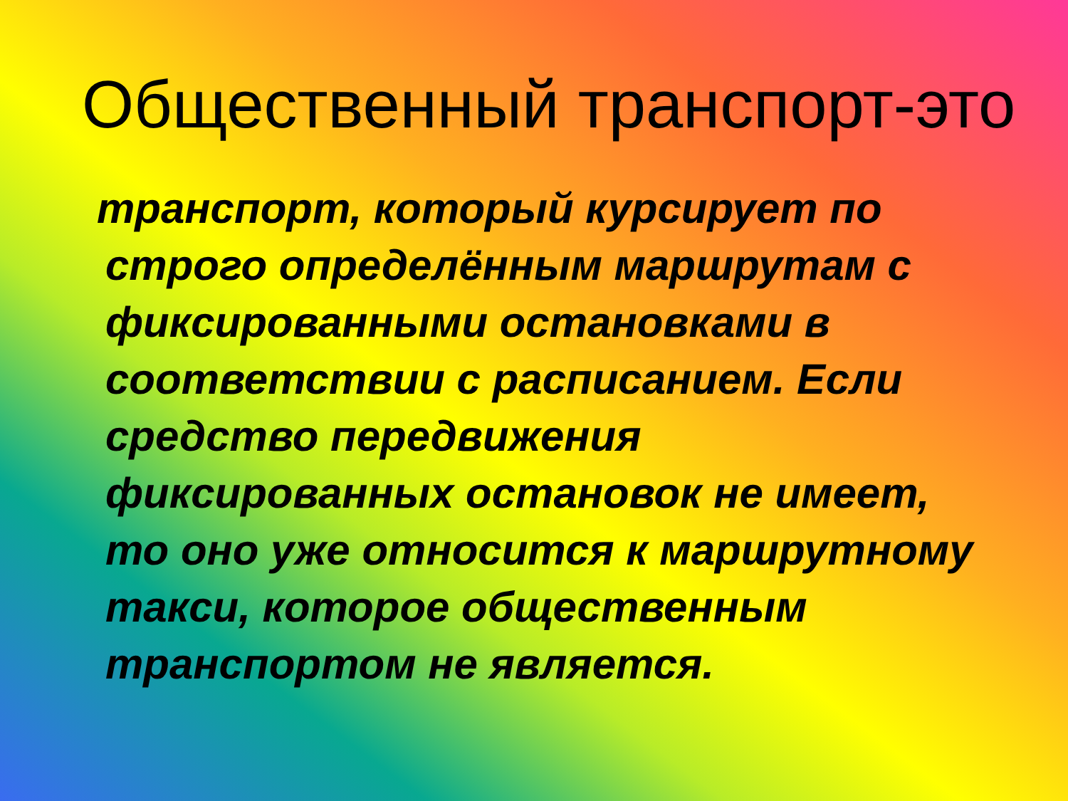Общественный транспорт-это
транспорт, который курсирует по строго определённым маршрутам с фиксированными остановками в соответствии с расписанием. Если средство передвижения фиксированных остановок не имеет, то оно уже относится к маршрутному такси, которое общественным транспортом не является.